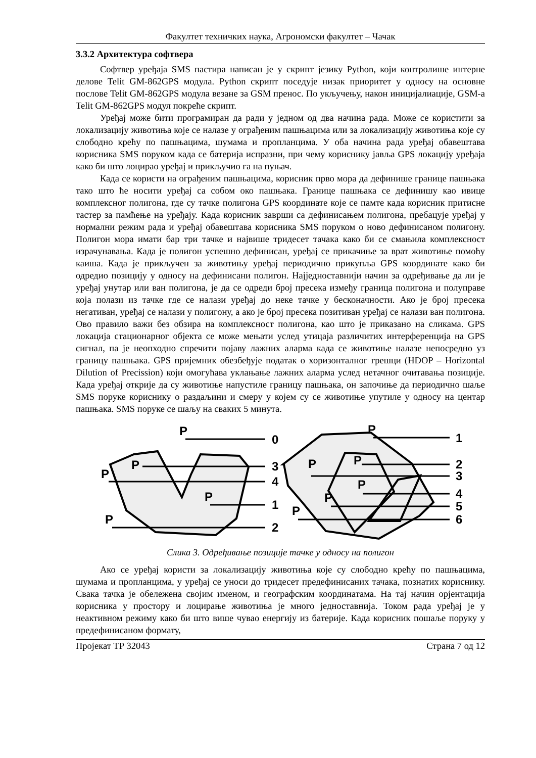Факултет техничких наука, Агрономски факултет – Чачак
3.3.2 Архитектура софтвера
Софтвер уређаја SMS пастира написан је у скрипт језику Python, који контролише интерне делове Telit GM-862GPS модула. Python скрипт поседује низак приоритет у односу на основне послове Telit GM-862GPS модула везане за GSM пренос. По укључењу, након иницијалиације, GSM-а Telit GM-862GPS модул покреће скрипт.
Уређај може бити програмиран да ради у једном од два начина рада. Може се користити за локализацију животиња које се налазе у ограђеним пашњацима или за локализацију животиња које су слободно крећу по пашњацима, шумама и пропланцима. У оба начина рада уређај обавештава корисника SMS поруком када се батерија испразни, при чему кориснику јавља GPS локацију уређаја како би што лоцирао уређај и прикључио га на пуњач.
Када се користи на ограђеним пашњацима, корисник прво мора да дефинише границе пашњака тако што ће носити уређај са собом око пашњака. Границе пашњака се дефинишу као ивице комплексног полигона, где су тачке полигона GPS координате које се памте када корисник притисне тастер за памћење на уређају. Када корисник заврши са дефинисањем полигона, пребацује уређај у нормални режим рада и уређај обавештава корисника SMS поруком о ново дефинисаном полигону. Полигон мора имати бар три тачке и највише тридесет тачака како би се смањила комплексност израчунавања. Када је полигон успешно дефинисан, уређај се прикачиње за врат животиње помоћу каиша. Када је прикључен за животињу уређај периодично прикупља GPS координате како би одредио позицију у односу на дефинисани полигон. Најједноставнији начин за одређивање да ли је уређај унутар или ван полигона, је да се одреди број пресека између граница полигона и полуправе која полази из тачке где се налази уређај до неке тачке у бесконачности. Ако је број пресека негативан, уређај се налази у полигону, а ако је број пресека позитиван уређај се налази ван полигона. Ово правило важи без обзира на комплексност полигона, као што је приказано на сликама. GPS локација стационарног објекта се може мењати услед утицаја различитих интерференција на GPS сигнал, па је неопходно спречити појаву лажних аларма када се животиње налазе непосредно уз границу пашњака. GPS пријемник обезбеђује податак о хоризонталног грешци (HDOP – Horizontal Dilution of Precission) који омогућава уклањање лажних аларма услед нетачног очитавања позиције. Када уређај открије да су животиње напустиле границу пашњака, он започиње да периодично шаље SMS поруке кориснику о раздаљини и смеру у којем су се животиње упутиле у односу на центар пашњака. SMS поруке се шаљу на сваких 5 минута.
P
0
P
3
P
4
P
1
P
2
P
1
P
2
P
3
P
4
P
5
P
6
Слика 3. Одређивање позиције тачке у односу на полигон
Ако се уређај користи за локализацију животиња које су слободно крећу по пашњацима, шумама и пропланцима, у уређај се уноси до тридесет предефинисаних тачака, познатих кориснику. Свака тачка је обележена својим именом, и географским координатама. На тај начин орјентација корисника у простору и лоцирање животиња је много једноставнија. Током рада уређај је у неактивном режиму како би што више чувао енергију из батерије. Када корисник пошаље поруку у предефинисаном формату,
Пројекат ТР 32043 Страна 7 од 12